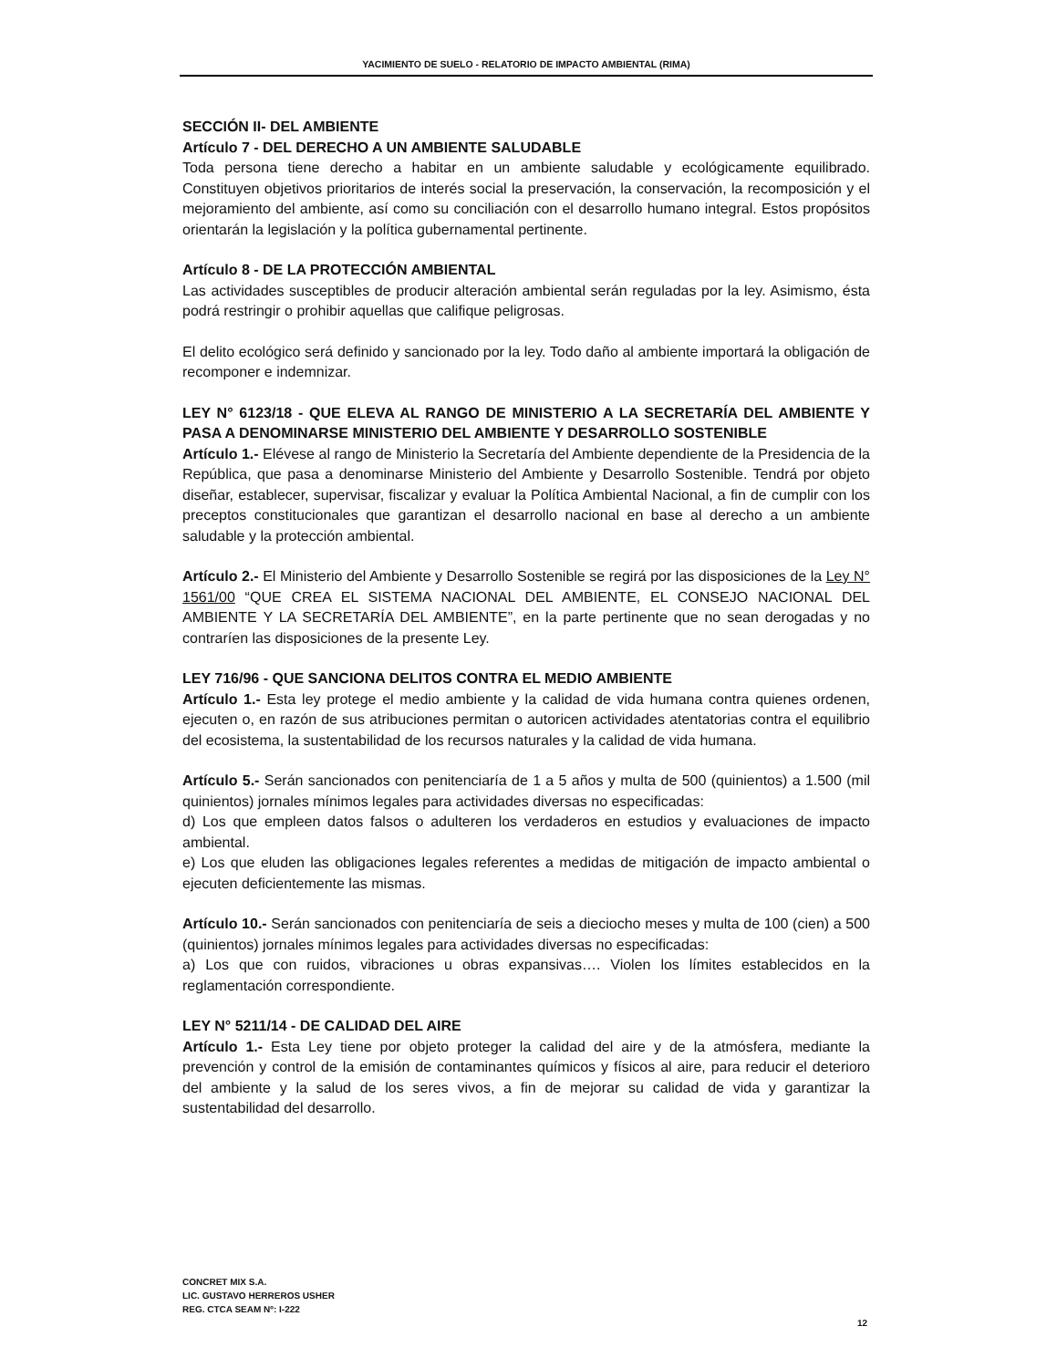YACIMIENTO DE SUELO - RELATORIO DE IMPACTO AMBIENTAL (RIMA)
SECCIÓN II- DEL AMBIENTE
Artículo 7 - DEL DERECHO A UN AMBIENTE SALUDABLE
Toda persona tiene derecho a habitar en un ambiente saludable y ecológicamente equilibrado. Constituyen objetivos prioritarios de interés social la preservación, la conservación, la recomposición y el mejoramiento del ambiente, así como su conciliación con el desarrollo humano integral. Estos propósitos orientarán la legislación y la política gubernamental pertinente.
Artículo 8 - DE LA PROTECCIÓN AMBIENTAL
Las actividades susceptibles de producir alteración ambiental serán reguladas por la ley. Asimismo, ésta podrá restringir o prohibir aquellas que califique peligrosas.
El delito ecológico será definido y sancionado por la ley. Todo daño al ambiente importará la obligación de recomponer e indemnizar.
LEY N° 6123/18 - QUE ELEVA AL RANGO DE MINISTERIO A LA SECRETARÍA DEL AMBIENTE Y PASA A DENOMINARSE MINISTERIO DEL AMBIENTE Y DESARROLLO SOSTENIBLE
Artículo 1.- Elévese al rango de Ministerio la Secretaría del Ambiente dependiente de la Presidencia de la República, que pasa a denominarse Ministerio del Ambiente y Desarrollo Sostenible. Tendrá por objeto diseñar, establecer, supervisar, fiscalizar y evaluar la Política Ambiental Nacional, a fin de cumplir con los preceptos constitucionales que garantizan el desarrollo nacional en base al derecho a un ambiente saludable y la protección ambiental.
Artículo 2.- El Ministerio del Ambiente y Desarrollo Sostenible se regirá por las disposiciones de la Ley N° 1561/00 “QUE CREA EL SISTEMA NACIONAL DEL AMBIENTE, EL CONSEJO NACIONAL DEL AMBIENTE Y LA SECRETARÍA DEL AMBIENTE”, en la parte pertinente que no sean derogadas y no contraríen las disposiciones de la presente Ley.
LEY 716/96 - QUE SANCIONA DELITOS CONTRA EL MEDIO AMBIENTE
Artículo 1.- Esta ley protege el medio ambiente y la calidad de vida humana contra quienes ordenen, ejecuten o, en razón de sus atribuciones permitan o autoricen actividades atentatorias contra el equilibrio del ecosistema, la sustentabilidad de los recursos naturales y la calidad de vida humana.
Artículo 5.- Serán sancionados con penitenciaría de 1 a 5 años y multa de 500 (quinientos) a 1.500 (mil quinientos) jornales mínimos legales para actividades diversas no especificadas:
d) Los que empleen datos falsos o adulteren los verdaderos en estudios y evaluaciones de impacto ambiental.
e) Los que eluden las obligaciones legales referentes a medidas de mitigación de impacto ambiental o ejecuten deficientemente las mismas.
Artículo 10.- Serán sancionados con penitenciaría de seis a dieciocho meses y multa de 100 (cien) a 500 (quinientos) jornales mínimos legales para actividades diversas no especificadas:
a) Los que con ruidos, vibraciones u obras expansivas…. Violen los límites establecidos en la reglamentación correspondiente.
LEY N° 5211/14 - DE CALIDAD DEL AIRE
Artículo 1.- Esta Ley tiene por objeto proteger la calidad del aire y de la atmósfera, mediante la prevención y control de la emisión de contaminantes químicos y físicos al aire, para reducir el deterioro del ambiente y la salud de los seres vivos, a fin de mejorar su calidad de vida y garantizar la sustentabilidad del desarrollo.
CONCRET MIX S.A.
LIC. GUSTAVO HERREROS USHER
REG. CTCA SEAM Nº: I-222
12